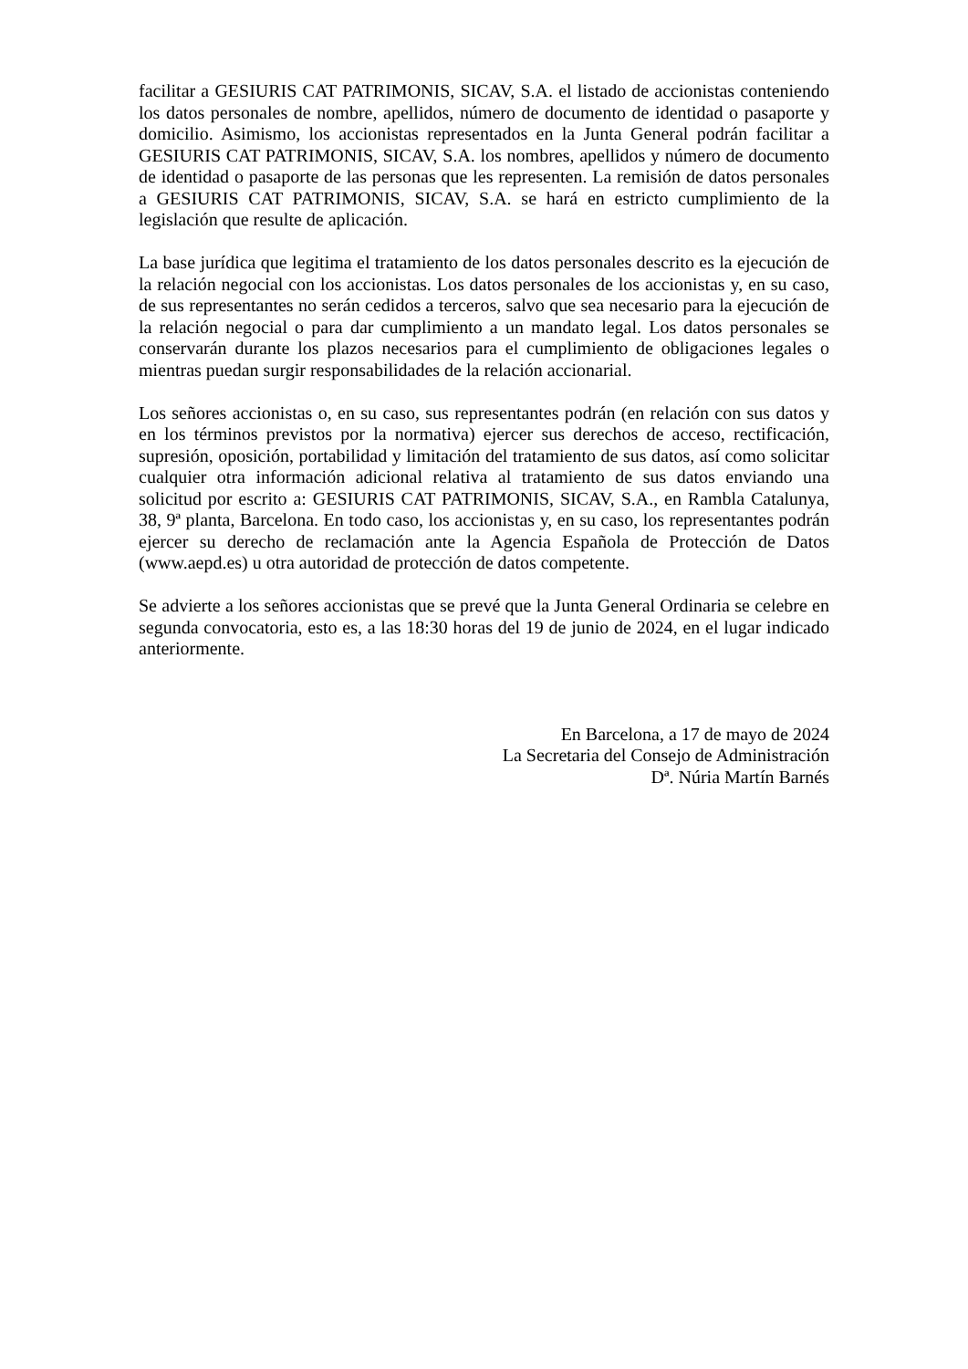facilitar a GESIURIS CAT PATRIMONIS, SICAV, S.A. el listado de accionistas conteniendo los datos personales de nombre, apellidos, número de documento de identidad o pasaporte y domicilio. Asimismo, los accionistas representados en la Junta General podrán facilitar a GESIURIS CAT PATRIMONIS, SICAV, S.A. los nombres, apellidos y número de documento de identidad o pasaporte de las personas que les representen. La remisión de datos personales a GESIURIS CAT PATRIMONIS, SICAV, S.A. se hará en estricto cumplimiento de la legislación que resulte de aplicación.
La base jurídica que legitima el tratamiento de los datos personales descrito es la ejecución de la relación negocial con los accionistas. Los datos personales de los accionistas y, en su caso, de sus representantes no serán cedidos a terceros, salvo que sea necesario para la ejecución de la relación negocial o para dar cumplimiento a un mandato legal. Los datos personales se conservarán durante los plazos necesarios para el cumplimiento de obligaciones legales o mientras puedan surgir responsabilidades de la relación accionarial.
Los señores accionistas o, en su caso, sus representantes podrán (en relación con sus datos y en los términos previstos por la normativa) ejercer sus derechos de acceso, rectificación, supresión, oposición, portabilidad y limitación del tratamiento de sus datos, así como solicitar cualquier otra información adicional relativa al tratamiento de sus datos enviando una solicitud por escrito a: GESIURIS CAT PATRIMONIS, SICAV, S.A., en Rambla Catalunya, 38, 9ª planta, Barcelona. En todo caso, los accionistas y, en su caso, los representantes podrán ejercer su derecho de reclamación ante la Agencia Española de Protección de Datos (www.aepd.es) u otra autoridad de protección de datos competente.
Se advierte a los señores accionistas que se prevé que la Junta General Ordinaria se celebre en segunda convocatoria, esto es, a las 18:30 horas del 19 de junio de 2024, en el lugar indicado anteriormente.
En Barcelona, a 17 de mayo de 2024
La Secretaria del Consejo de Administración
Dª. Núria Martín Barnés